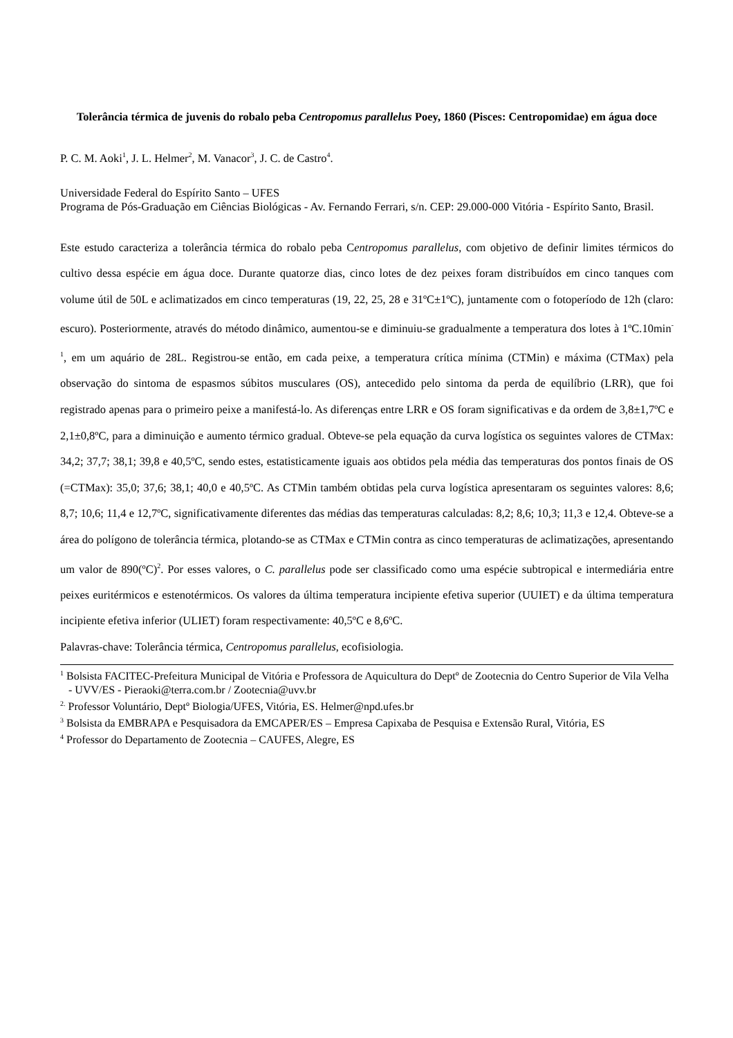Tolerância térmica de juvenis do robalo peba Centropomus parallelus Poey, 1860 (Pisces: Centropomidae) em água doce
P. C. M. Aoki<sup>1</sup>, J. L. Helmer<sup>2</sup>, M. Vanacor<sup>3</sup>, J. C. de Castro<sup>4</sup>.
Universidade Federal do Espírito Santo – UFES
Programa de Pós-Graduação em Ciências Biológicas - Av. Fernando Ferrari, s/n. CEP: 29.000-000 Vitória - Espírito Santo, Brasil.
Este estudo caracteriza a tolerância térmica do robalo peba Centropomus parallelus, com objetivo de definir limites térmicos do cultivo dessa espécie em água doce. Durante quatorze dias, cinco lotes de dez peixes foram distribuídos em cinco tanques com volume útil de 50L e aclimatizados em cinco temperaturas (19, 22, 25, 28 e 31ºC±1ºC), juntamente com o fotoperíodo de 12h (claro: escuro). Posteriormente, através do método dinâmico, aumentou-se e diminuiu-se gradualmente a temperatura dos lotes à 1ºC.10min<sup>-1</sup>, em um aquário de 28L. Registrou-se então, em cada peixe, a temperatura crítica mínima (CTMin) e máxima (CTMax) pela observação do sintoma de espasmos súbitos musculares (OS), antecedido pelo sintoma da perda de equilíbrio (LRR), que foi registrado apenas para o primeiro peixe a manifestá-lo. As diferenças entre LRR e OS foram significativas e da ordem de 3,8±1,7ºC e 2,1±0,8ºC, para a diminuição e aumento térmico gradual. Obteve-se pela equação da curva logística os seguintes valores de CTMax: 34,2; 37,7; 38,1; 39,8 e 40,5ºC, sendo estes, estatisticamente iguais aos obtidos pela média das temperaturas dos pontos finais de OS (=CTMax): 35,0; 37,6; 38,1; 40,0 e 40,5ºC. As CTMin também obtidas pela curva logística apresentaram os seguintes valores: 8,6; 8,7; 10,6; 11,4 e 12,7ºC, significativamente diferentes das médias das temperaturas calculadas: 8,2; 8,6; 10,3; 11,3 e 12,4. Obteve-se a área do polígono de tolerância térmica, plotando-se as CTMax e CTMin contra as cinco temperaturas de aclimatizações, apresentando um valor de 890(ºC)<sup>2</sup>. Por esses valores, o C. parallelus pode ser classificado como uma espécie subtropical e intermediária entre peixes euritérmicos e estenotérmicos. Os valores da última temperatura incipiente efetiva superior (UUIET) e da última temperatura incipiente efetiva inferior (ULIET) foram respectivamente: 40,5ºC e 8,6ºC.
Palavras-chave: Tolerância térmica, Centropomus parallelus, ecofisiologia.
<sup>1</sup> Bolsista FACITEC-Prefeitura Municipal de Vitória e Professora de Aquicultura do Deptº de Zootecnia do Centro Superior de Vila Velha - UVV/ES - Pieraoki@terra.com.br / Zootecnia@uvv.br
<sup>2.</sup> Professor Voluntário, Deptº Biologia/UFES, Vitória, ES. Helmer@npd.ufes.br
<sup>3</sup> Bolsista da EMBRAPA e Pesquisadora da EMCAPER/ES – Empresa Capixaba de Pesquisa e Extensão Rural, Vitória, ES
<sup>4</sup> Professor do Departamento de Zootecnia – CAUFES, Alegre, ES